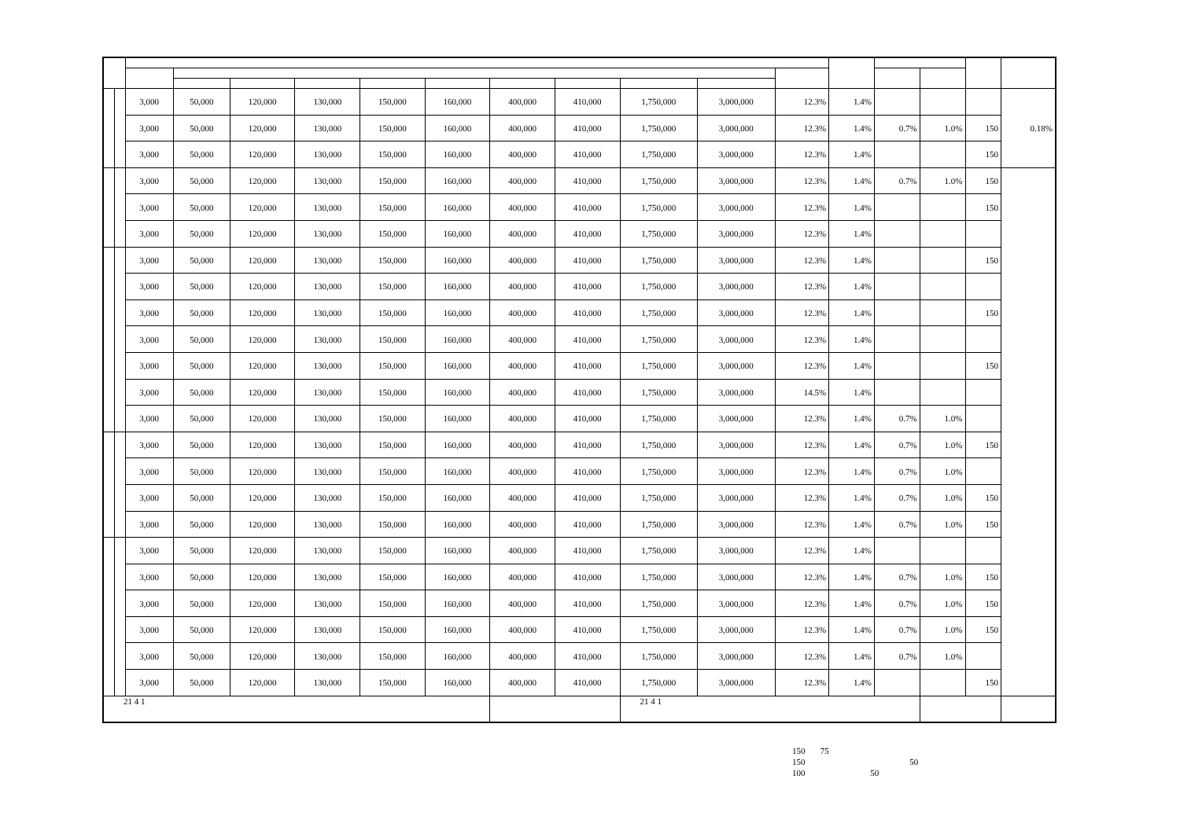| | | 3,000 | 50,000 | 120,000 | 130,000 | 150,000 | 160,000 | 400,000 | 410,000 | 1,750,000 | 3,000,000 | 12.3% | 1.4% | | | | 0.18% |
| | | 3,000 | 50,000 | 120,000 | 130,000 | 150,000 | 160,000 | 400,000 | 410,000 | 1,750,000 | 3,000,000 | 12.3% | 1.4% | 0.7% | 1.0% | 150 | |
| | | 3,000 | 50,000 | 120,000 | 130,000 | 150,000 | 160,000 | 400,000 | 410,000 | 1,750,000 | 3,000,000 | 12.3% | 1.4% | | | 150 | |
| | | 3,000 | 50,000 | 120,000 | 130,000 | 150,000 | 160,000 | 400,000 | 410,000 | 1,750,000 | 3,000,000 | 12.3% | 1.4% | 0.7% | 1.0% | 150 | |
| | | 3,000 | 50,000 | 120,000 | 130,000 | 150,000 | 160,000 | 400,000 | 410,000 | 1,750,000 | 3,000,000 | 12.3% | 1.4% | | | 150 | |
| | | 3,000 | 50,000 | 120,000 | 130,000 | 150,000 | 160,000 | 400,000 | 410,000 | 1,750,000 | 3,000,000 | 12.3% | 1.4% | | | | |
| | | 3,000 | 50,000 | 120,000 | 130,000 | 150,000 | 160,000 | 400,000 | 410,000 | 1,750,000 | 3,000,000 | 12.3% | 1.4% | | | 150 | |
| | | 3,000 | 50,000 | 120,000 | 130,000 | 150,000 | 160,000 | 400,000 | 410,000 | 1,750,000 | 3,000,000 | 12.3% | 1.4% | | | | |
| | | 3,000 | 50,000 | 120,000 | 130,000 | 150,000 | 160,000 | 400,000 | 410,000 | 1,750,000 | 3,000,000 | 12.3% | 1.4% | | | 150 | |
| | | 3,000 | 50,000 | 120,000 | 130,000 | 150,000 | 160,000 | 400,000 | 410,000 | 1,750,000 | 3,000,000 | 12.3% | 1.4% | | | | |
| | | 3,000 | 50,000 | 120,000 | 130,000 | 150,000 | 160,000 | 400,000 | 410,000 | 1,750,000 | 3,000,000 | 12.3% | 1.4% | | | 150 | |
| | | 3,000 | 50,000 | 120,000 | 130,000 | 150,000 | 160,000 | 400,000 | 410,000 | 1,750,000 | 3,000,000 | 14.5% | 1.4% | | | | |
| | | 3,000 | 50,000 | 120,000 | 130,000 | 150,000 | 160,000 | 400,000 | 410,000 | 1,750,000 | 3,000,000 | 12.3% | 1.4% | 0.7% | 1.0% | | |
| | | 3,000 | 50,000 | 120,000 | 130,000 | 150,000 | 160,000 | 400,000 | 410,000 | 1,750,000 | 3,000,000 | 12.3% | 1.4% | 0.7% | 1.0% | 150 | |
| | | 3,000 | 50,000 | 120,000 | 130,000 | 150,000 | 160,000 | 400,000 | 410,000 | 1,750,000 | 3,000,000 | 12.3% | 1.4% | 0.7% | 1.0% | | |
| | | 3,000 | 50,000 | 120,000 | 130,000 | 150,000 | 160,000 | 400,000 | 410,000 | 1,750,000 | 3,000,000 | 12.3% | 1.4% | 0.7% | 1.0% | 150 | |
| | | 3,000 | 50,000 | 120,000 | 130,000 | 150,000 | 160,000 | 400,000 | 410,000 | 1,750,000 | 3,000,000 | 12.3% | 1.4% | 0.7% | 1.0% | 150 | |
| | | 3,000 | 50,000 | 120,000 | 130,000 | 150,000 | 160,000 | 400,000 | 410,000 | 1,750,000 | 3,000,000 | 12.3% | 1.4% | | | | |
| | | 3,000 | 50,000 | 120,000 | 130,000 | 150,000 | 160,000 | 400,000 | 410,000 | 1,750,000 | 3,000,000 | 12.3% | 1.4% | 0.7% | 1.0% | 150 | |
| | | 3,000 | 50,000 | 120,000 | 130,000 | 150,000 | 160,000 | 400,000 | 410,000 | 1,750,000 | 3,000,000 | 12.3% | 1.4% | 0.7% | 1.0% | 150 | |
| | | 3,000 | 50,000 | 120,000 | 130,000 | 150,000 | 160,000 | 400,000 | 410,000 | 1,750,000 | 3,000,000 | 12.3% | 1.4% | 0.7% | 1.0% | 150 | |
| | | 3,000 | 50,000 | 120,000 | 130,000 | 150,000 | 160,000 | 400,000 | 410,000 | 1,750,000 | 3,000,000 | 12.3% | 1.4% | 0.7% | 1.0% | | |
| | | 3,000 | 50,000 | 120,000 | 130,000 | 150,000 | 160,000 | 400,000 | 410,000 | 1,750,000 | 3,000,000 | 12.3% | 1.4% | | | 150 | |
| 21 4 1 | | | | | | | | | | 21 4 1 | | | | | | | |
150 75
150 50
100 50